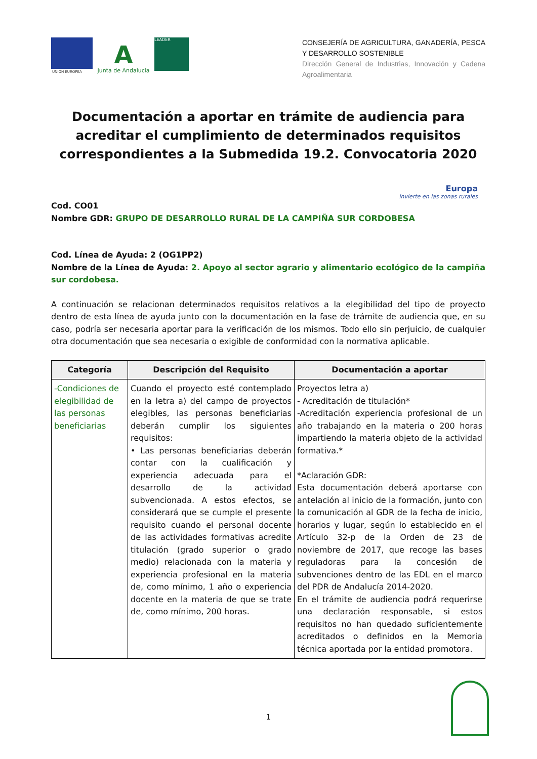UNIÓN EUROPEA
A
Junta de Andalucía
LEADER
CONSEJERÍA DE AGRICULTURA, GANADERÍA, PESCA Y DESARROLLO SOSTENIBLE
Dirección General de Industrias, Innovación y Cadena Agroalimentaria
Documentación a aportar en trámite de audiencia para acreditar el cumplimiento de determinados requisitos correspondientes a la Submedida 19.2. Convocatoria 2020
Europa
invierte en las zonas rurales
Cod. CO01
Nombre GDR: GRUPO DE DESARROLLO RURAL DE LA CAMPIÑA SUR CORDOBESA
Cod. Línea de Ayuda: 2 (OG1PP2)
Nombre de la Línea de Ayuda: 2. Apoyo al sector agrario y alimentario ecológico de la campiña sur cordobesa.
A continuación se relacionan determinados requisitos relativos a la elegibilidad del tipo de proyecto dentro de esta línea de ayuda junto con la documentación en la fase de trámite de audiencia que, en su caso, podría ser necesaria aportar para la verificación de los mismos. Todo ello sin perjuicio, de cualquier otra documentación que sea necesaria o exigible de conformidad con la normativa aplicable.
| Categoría | Descripción del Requisito | Documentación a aportar |
| --- | --- | --- |
| -Condiciones de elegibilidad de las personas beneficiarias | Cuando el proyecto esté contemplado en la letra a) del campo de proyectos elegibles, las personas beneficiarias deberán cumplir los siguientes requisitos: • Las personas beneficiarias deberán contar con la cualificación y experiencia adecuada para el desarrollo de la actividad subvencionada. A estos efectos, se considerará que se cumple el presente requisito cuando el personal docente de las actividades formativas acredite titulación (grado superior o grado medio) relacionada con la materia y experiencia profesional en la materia de, como mínimo, 1 año o experiencia docente en la materia de que se trate de, como mínimo, 200 horas. | Proyectos letra a) - Acreditación de titulación* -Acreditación experiencia profesional de un año trabajando en la materia o 200 horas impartiendo la materia objeto de la actividad formativa.* *Aclaración GDR: Esta documentación deberá aportarse con antelación al inicio de la formación, junto con la comunicación al GDR de la fecha de inicio, horarios y lugar, según lo establecido en el Artículo 32-p de la Orden de 23 de noviembre de 2017, que recoge las bases reguladoras para la concesión de subvenciones dentro de las EDL en el marco del PDR de Andalucía 2014-2020. En el trámite de audiencia podrá requerirse una declaración responsable, si estos requisitos no han quedado suficientemente acreditados o definidos en la Memoria técnica aportada por la entidad promotora. |
1